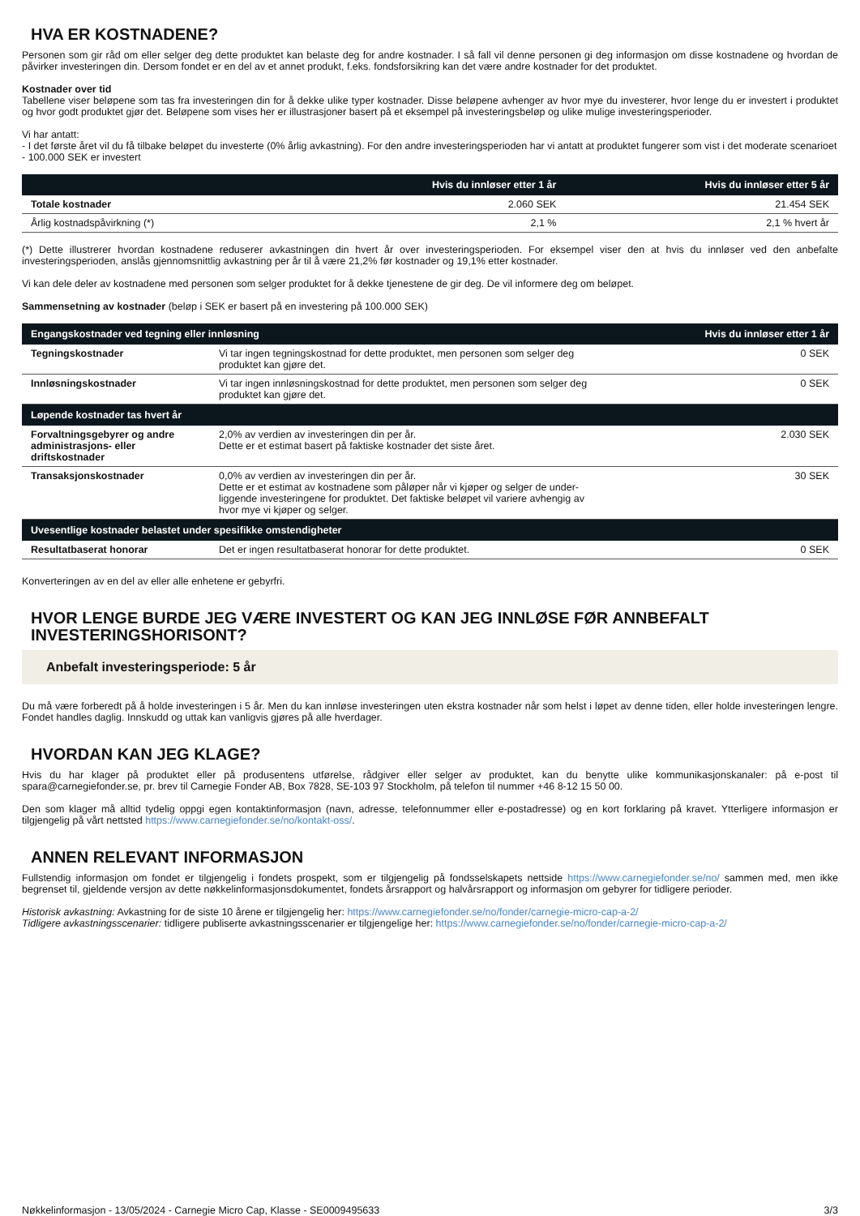HVA ER KOSTNADENE?
Personen som gir råd om eller selger deg dette produktet kan belaste deg for andre kostnader. I så fall vil denne personen gi deg informasjon om disse kostnadene og hvordan de påvirker investeringen din. Dersom fondet er en del av et annet produkt, f.eks. fondsforsikring kan det være andre kostnader for det produktet.
Kostnader over tid
Tabellene viser beløpene som tas fra investeringen din for å dekke ulike typer kostnader. Disse beløpene avhenger av hvor mye du investerer, hvor lenge du er investert i produktet og hvor godt produktet gjør det. Beløpene som vises her er illustrasjoner basert på et eksempel på investeringsbeløp og ulike mulige investeringsperioder.
Vi har antatt:
- I det første året vil du få tilbake beløpet du investerte (0% årlig avkastning). For den andre investeringsperioden har vi antatt at produktet fungerer som vist i det moderate scenarioet
- 100.000 SEK er investert
| | Hvis du innløser etter 1 år | Hvis du innløser etter 5 år |
| --- | --- | --- |
| Totale kostnader | 2.060 SEK | 21.454 SEK |
| Årlig kostnadspåvirkning (*) | 2,1 % | 2,1 % hvert år |
(*) Dette illustrerer hvordan kostnadene reduserer avkastningen din hvert år over investeringsperioden. For eksempel viser den at hvis du innløser ved den anbefalte investeringsperioden, anslås gjennomsnittlig avkastning per år til å være 21,2% før kostnader og 19,1% etter kostnader.
Vi kan dele deler av kostnadene med personen som selger produktet for å dekke tjenestene de gir deg. De vil informere deg om beløpet.
Sammensetning av kostnader (beløp i SEK er basert på en investering på 100.000 SEK)
| Engangskostnader ved tegning eller innløsning | | Hvis du innløser etter 1 år |
| --- | --- | --- |
| Tegningskostnader | Vi tar ingen tegningskostnad for dette produktet, men personen som selger deg produktet kan gjøre det. | 0 SEK |
| Innløsningskostnader | Vi tar ingen innløsningskostnad for dette produktet, men personen som selger deg produktet kan gjøre det. | 0 SEK |
| Løpende kostnader tas hvert år | | |
| Forvaltningsgebyrer og andre administrasjons- eller driftskostnader | 2,0% av verdien av investeringen din per år. Dette er et estimat basert på faktiske kostnader det siste året. | 2.030 SEK |
| Transaksjonskostnader | 0,0% av verdien av investeringen din per år. Dette er et estimat av kostnadene som påløper når vi kjøper og selger de under- liggende investeringene for produktet. Det faktiske beløpet vil variere avhengig av hvor mye vi kjøper og selger. | 30 SEK |
| Uvesentlige kostnader belastet under spesifikke omstendigheter | | |
| Resultatbaserat honorar | Det er ingen resultatbaserat honorar for dette produktet. | 0 SEK |
Konverteringen av en del av eller alle enhetene er gebyrfri.
HVOR LENGE BURDE JEG VÆRE INVESTERT OG KAN JEG INNLØSE FØR ANNBEFALT INVESTERINGSHORISONT?
Anbefalt investeringsperiode: 5 år
Du må være forberedt på å holde investeringen i 5 år. Men du kan innløse investeringen uten ekstra kostnader når som helst i løpet av denne tiden, eller holde investeringen lengre. Fondet handles daglig. Innskudd og uttak kan vanligvis gjøres på alle hverdager.
HVORDAN KAN JEG KLAGE?
Hvis du har klager på produktet eller på produsentens utførelse, rådgiver eller selger av produktet, kan du benytte ulike kommunikasjonskanaler: på e-post til spara@carnegiefonder.se, pr. brev til Carnegie Fonder AB, Box 7828, SE-103 97 Stockholm, på telefon til nummer +46 8-12 15 50 00.
Den som klager må alltid tydelig oppgi egen kontaktinformasjon (navn, adresse, telefonnummer eller e-postadresse) og en kort forklaring på kravet. Ytterligere informasjon er tilgjengelig på vårt nettsted https://www.carnegiefonder.se/no/kontakt-oss/.
ANNEN RELEVANT INFORMASJON
Fullstendig informasjon om fondet er tilgjengelig i fondets prospekt, som er tilgjengelig på fondsselskapets nettside https://www.carnegiefonder.se/no/ sammen med, men ikke begrenset til, gjeldende versjon av dette nøkkelinformasjonsdokumentet, fondets årsrapport og halvårsrapport og informasjon om gebyrer for tidligere perioder.
Historisk avkastning: Avkastning for de siste 10 årene er tilgjengelig her: https://www.carnegiefonder.se/no/fonder/carnegie-micro-cap-a-2/
Tidligere avkastningsscenarier: tidligere publiserte avkastningsscenarier er tilgjengelige her: https://www.carnegiefonder.se/no/fonder/carnegie-micro-cap-a-2/
Nøkkelinformasjon - 13/05/2024 - Carnegie Micro Cap, Klasse - SE0009495633 3/3